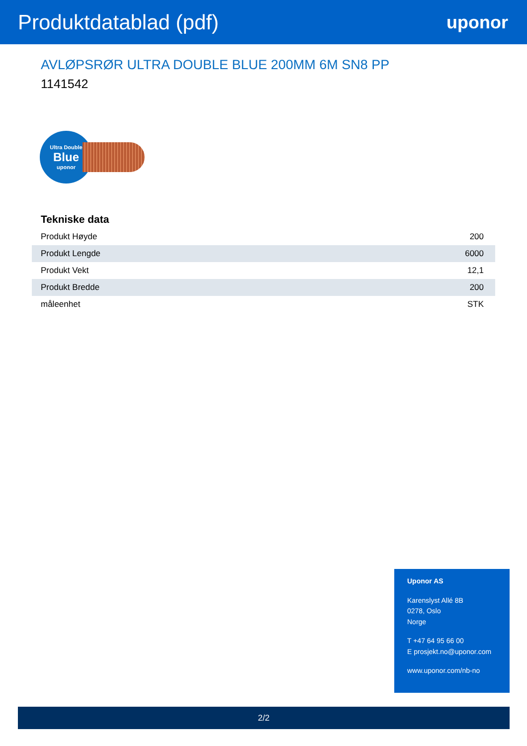Produktdatablad (pdf)
uponor
AVLØPSRØR ULTRA DOUBLE BLUE 200MM 6M SN8 PP
1141542
Ultra Double
Blue
uponor
Tekniske data
| Produkt Høyde | 200 |
| Produkt Lengde | 6000 |
| Produkt Vekt | 12,1 |
| Produkt Bredde | 200 |
| måleenhet | STK |
Uponor AS
Karenslyst Allé 8B
0278, Oslo
Norge
T +47 64 95 66 00
E prosjekt.no@uponor.com
www.uponor.com/nb-no
2/2